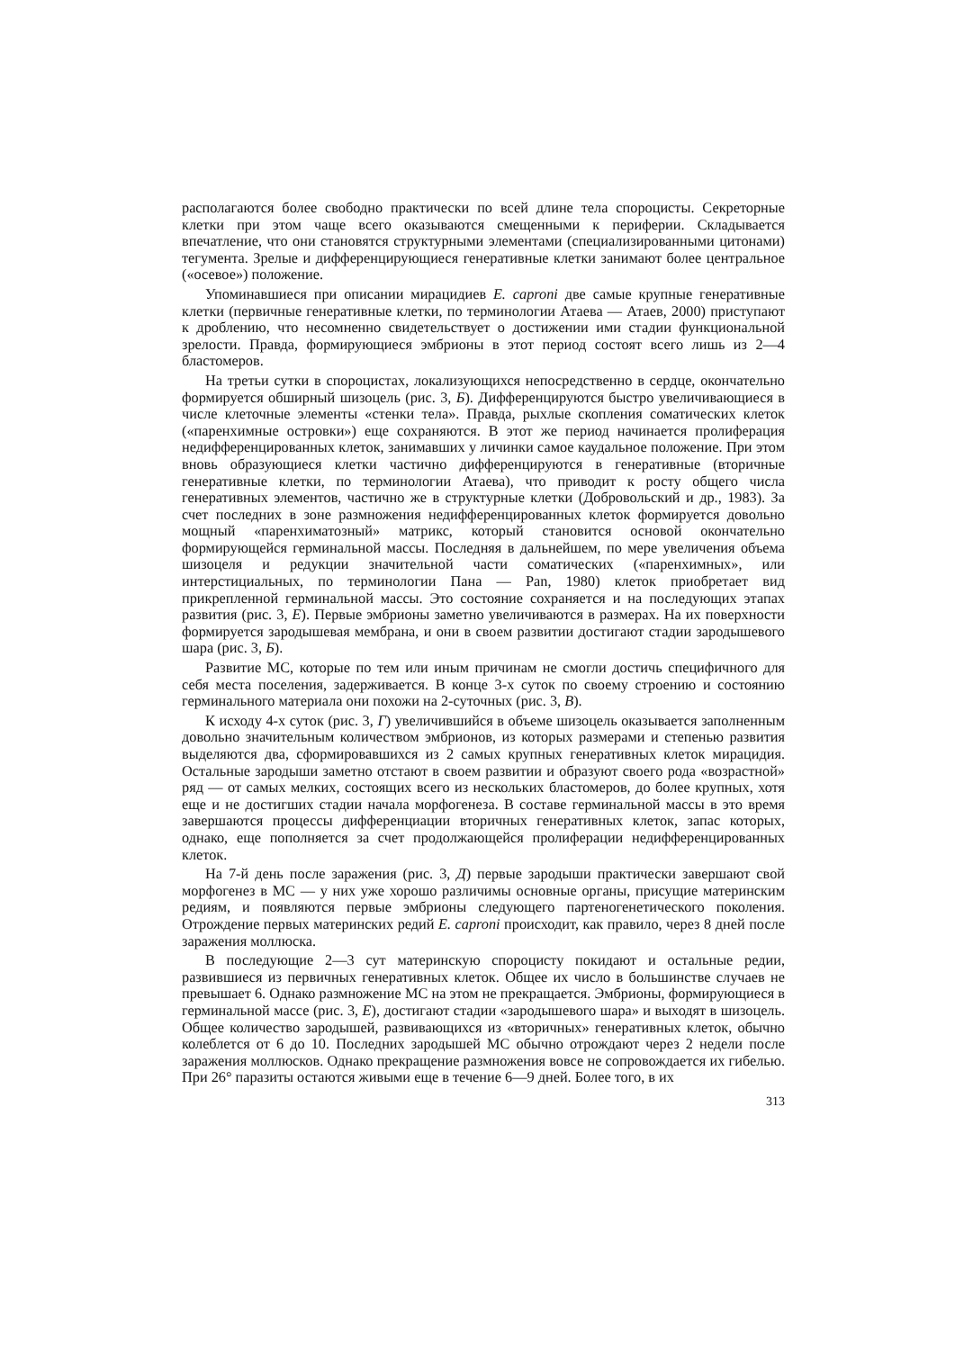располагаются более свободно практически по всей длине тела спороцисты. Секреторные клетки при этом чаще всего оказываются смещенными к периферии. Складывается впечатление, что они становятся структурными элементами (специализированными цитонами) тегумента. Зрелые и дифференцирующиеся генеративные клетки занимают более центральное («осевое») положение.
Упоминавшиеся при описании мирацидиев E. caproni две самые крупные генеративные клетки (первичные генеративные клетки, по терминологии Атаева — Атаев, 2000) приступают к дроблению, что несомненно свидетельствует о достижении ими стадии функциональной зрелости. Правда, формирующиеся эмбрионы в этот период состоят всего лишь из 2—4 бластомеров.
На третьи сутки в спороцистах, локализующихся непосредственно в сердце, окончательно формируется обширный шизоцель (рис. 3, Б). Дифференцируются быстро увеличивающиеся в числе клеточные элементы «стенки тела». Правда, рыхлые скопления соматических клеток («паренхимные островки») еще сохраняются. В этот же период начинается пролиферация недифференцированных клеток, занимавших у личинки самое каудальное положение. При этом вновь образующиеся клетки частично дифференцируются в генеративные (вторичные генеративные клетки, по терминологии Атаева), что приводит к росту общего числа генеративных элементов, частично же в структурные клетки (Добровольский и др., 1983). За счет последних в зоне размножения недифференцированных клеток формируется довольно мощный «паренхиматозный» матрикс, который становится основой окончательно формирующейся герминальной массы. Последняя в дальнейшем, по мере увеличения объема шизоцеля и редукции значительной части соматических («паренхимных», или интерстициальных, по терминологии Пана — Pan, 1980) клеток приобретает вид прикрепленной герминальной массы. Это состояние сохраняется и на последующих этапах развития (рис. 3, Е). Первые эмбрионы заметно увеличиваются в размерах. На их поверхности формируется зародышевая мембрана, и они в своем развитии достигают стадии зародышевого шара (рис. 3, Б).
Развитие МС, которые по тем или иным причинам не смогли достичь специфичного для себя места поселения, задерживается. В конце 3-х суток по своему строению и состоянию герминального материала они похожи на 2-суточных (рис. 3, В).
К исходу 4-х суток (рис. 3, Г) увеличившийся в объеме шизоцель оказывается заполненным довольно значительным количеством эмбрионов, из которых размерами и степенью развития выделяются два, сформировавшихся из 2 самых крупных генеративных клеток мирацидия. Остальные зародыши заметно отстают в своем развитии и образуют своего рода «возрастной» ряд — от самых мелких, состоящих всего из нескольких бластомеров, до более крупных, хотя еще и не достигших стадии начала морфогенеза. В составе герминальной массы в это время завершаются процессы дифференциации вторичных генеративных клеток, запас которых, однако, еще пополняется за счет продолжающейся пролиферации недифференцированных клеток.
На 7-й день после заражения (рис. 3, Д) первые зародыши практически завершают свой морфогенез в МС — у них уже хорошо различимы основные органы, присущие материнским редиям, и появляются первые эмбрионы следующего партеногенетического поколения. Отрождение первых материнских редий E. caproni происходит, как правило, через 8 дней после заражения моллюска.
В последующие 2—3 сут материнскую спороцисту покидают и остальные редии, развившиеся из первичных генеративных клеток. Общее их число в большинстве случаев не превышает 6. Однако размножение МС на этом не прекращается. Эмбрионы, формирующиеся в герминальной массе (рис. 3, Е), достигают стадии «зародышевого шара» и выходят в шизоцель. Общее количество зародышей, развивающихся из «вторичных» генеративных клеток, обычно колеблется от 6 до 10. Последних зародышей МС обычно отрождают через 2 недели после заражения моллюсков. Однако прекращение размножения вовсе не сопровождается их гибелью. При 26° паразиты остаются живыми еще в течение 6—9 дней. Более того, в их
313